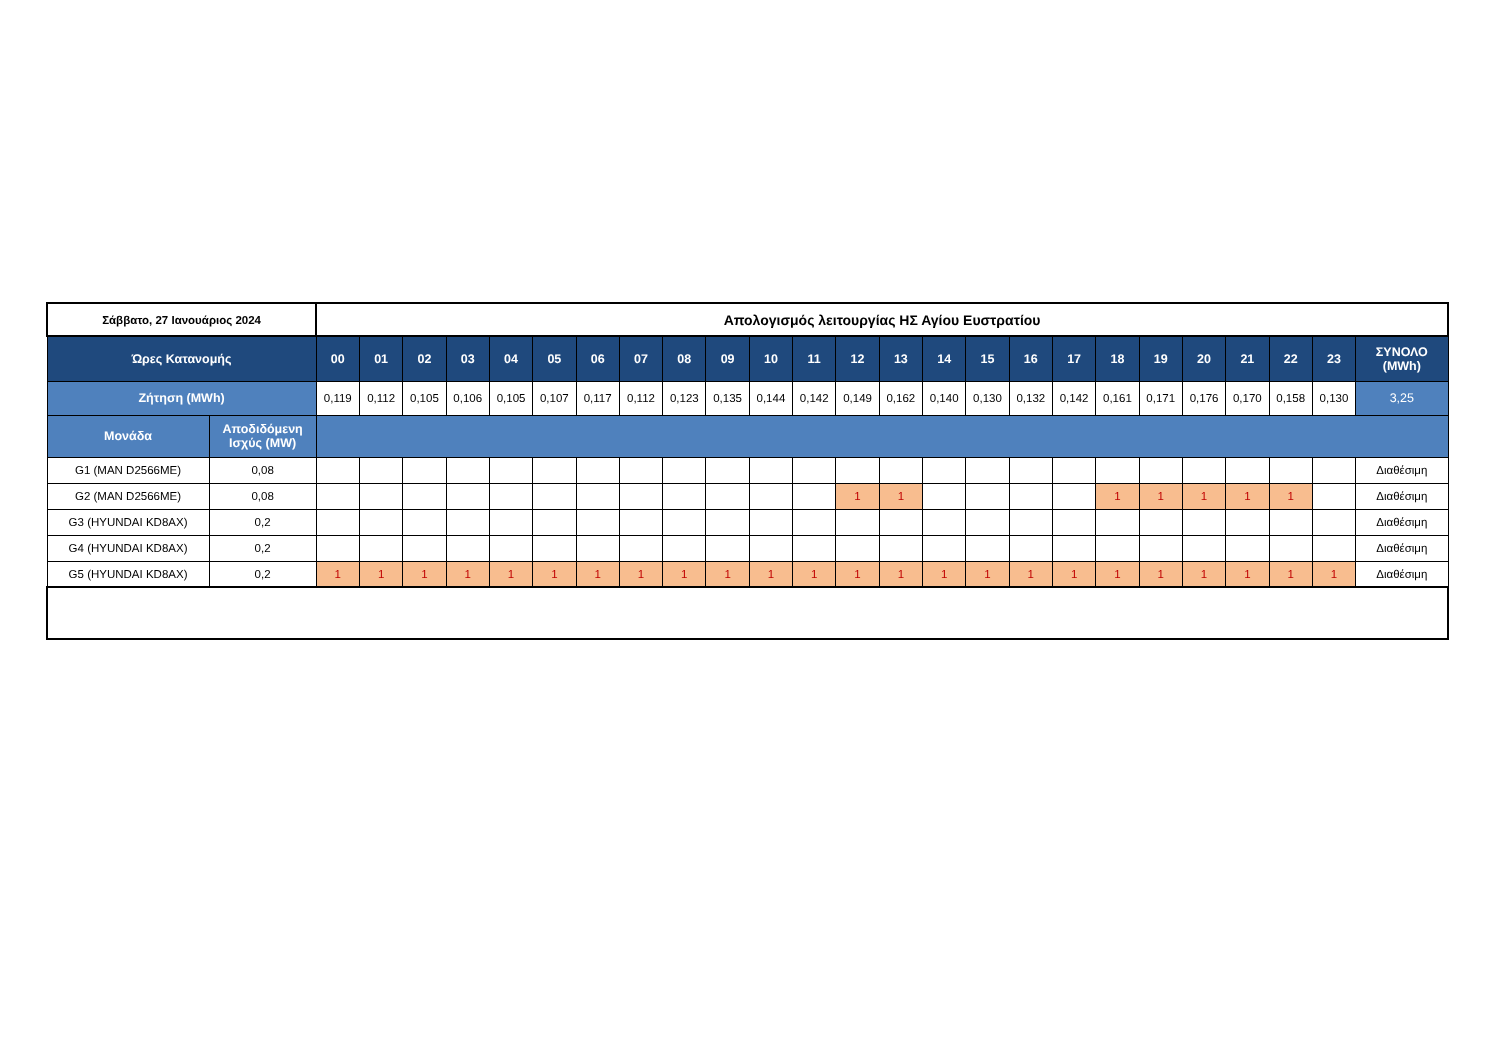| Σάββατο, 27 Ιανουάριος 2024 | | Απολογισμός λειτουργίας ΗΣ Αγίου Ευστρατίου | | | | | | | | | | | | | | | | | | | | | | | | |
| Ώρες Κατανομής | | 00 | 01 | 02 | 03 | 04 | 05 | 06 | 07 | 08 | 09 | 10 | 11 | 12 | 13 | 14 | 15 | 16 | 17 | 18 | 19 | 20 | 21 | 22 | 23 | ΣΥΝΟΛΟ (MWh) |
| Ζήτηση (MWh) | | 0,119 | 0,112 | 0,105 | 0,106 | 0,105 | 0,107 | 0,117 | 0,112 | 0,123 | 0,135 | 0,144 | 0,142 | 0,149 | 0,162 | 0,140 | 0,130 | 0,132 | 0,142 | 0,161 | 0,171 | 0,176 | 0,170 | 0,158 | 0,130 | 3,25 |
| Μονάδα | Αποδιδόμενη Ισχύς (MW) | | | | | | | | | | | | | | | | | | | | | | | | | |
| G1 (MAN D2566ME) | 0,08 | | | | | | | | | | | | | | | | | | | | | | | | | Διαθέσιμη |
| G2 (MAN D2566ME) | 0,08 | | | | | | | | | | | | | 1 | 1 | | | | | 1 | 1 | 1 | 1 | 1 | | Διαθέσιμη |
| G3 (HYUNDAI KD8AX) | 0,2 | | | | | | | | | | | | | | | | | | | | | | | | | Διαθέσιμη |
| G4 (HYUNDAI KD8AX) | 0,2 | | | | | | | | | | | | | | | | | | | | | | | | | Διαθέσιμη |
| G5 (HYUNDAI KD8AX) | 0,2 | 1 | 1 | 1 | 1 | 1 | 1 | 1 | 1 | 1 | 1 | 1 | 1 | 1 | 1 | 1 | 1 | 1 | 1 | 1 | 1 | 1 | 1 | 1 | 1 | Διαθέσιμη |